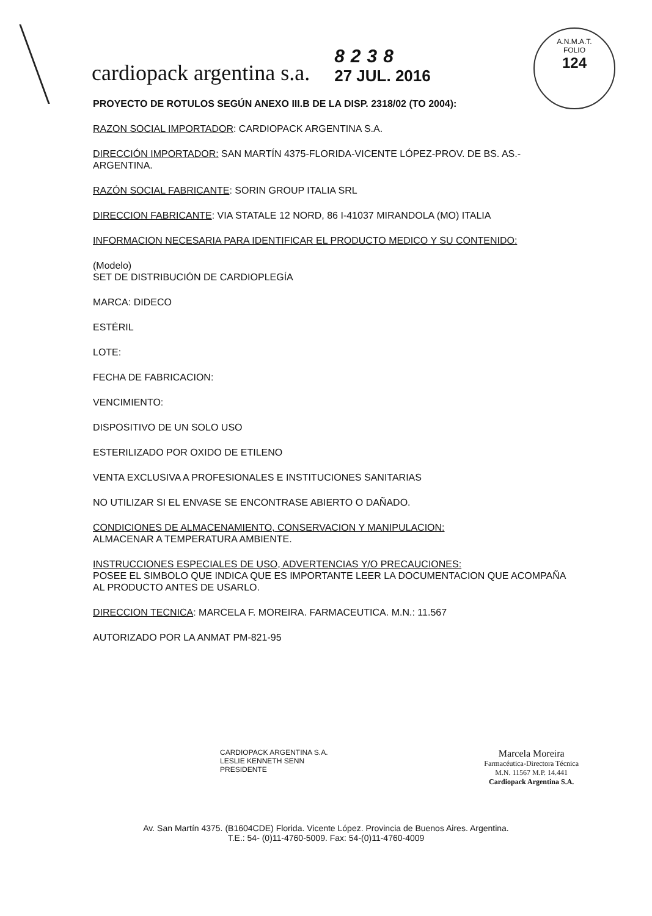A.N.M.A.T.
FOLIO
124
cardiopack argentina s.a.
8238
27 JUL. 2016
PROYECTO DE ROTULOS SEGÚN ANEXO III.B DE LA DISP. 2318/02 (TO 2004):
RAZON SOCIAL IMPORTADOR: CARDIOPACK ARGENTINA S.A.
DIRECCIÓN IMPORTADOR: SAN MARTÍN 4375-FLORIDA-VICENTE LÓPEZ-PROV. DE BS. AS.-ARGENTINA.
RAZÓN SOCIAL FABRICANTE: SORIN GROUP ITALIA SRL
DIRECCION FABRICANTE: VIA STATALE 12 NORD, 86 I-41037 MIRANDOLA (MO) ITALIA
INFORMACION NECESARIA PARA IDENTIFICAR EL PRODUCTO MEDICO Y SU CONTENIDO:
(Modelo)
SET DE DISTRIBUCIÓN DE CARDIOPLEGÍA
MARCA: DIDECO
ESTÉRIL
LOTE:
FECHA DE FABRICACION:
VENCIMIENTO:
DISPOSITIVO DE UN SOLO USO
ESTERILIZADO POR OXIDO DE ETILENO
VENTA EXCLUSIVA A PROFESIONALES E INSTITUCIONES SANITARIAS
NO UTILIZAR SI EL ENVASE SE ENCONTRASE ABIERTO O DAÑADO.
CONDICIONES DE ALMACENAMIENTO, CONSERVACION Y MANIPULACION:
ALMACENAR A TEMPERATURA AMBIENTE.
INSTRUCCIONES ESPECIALES DE USO, ADVERTENCIAS Y/O PRECAUCIONES:
POSEE EL SIMBOLO QUE INDICA QUE ES IMPORTANTE LEER LA DOCUMENTACION QUE ACOMPAÑA AL PRODUCTO ANTES DE USARLO.
DIRECCION TECNICA: MARCELA F. MOREIRA. FARMACEUTICA. M.N.: 11.567
AUTORIZADO POR LA ANMAT PM-821-95
CARDIOPACK ARGENTINA S.A.
LESLIE KENNETH SENN
PRESIDENTE
Marcela Moreira
Farmacéutica-Directora Técnica
M.N. 11567 M.P. 14.441
Cardiopack Argentina S.A.
Av. San Martín 4375. (B1604CDE) Florida. Vicente López. Provincia de Buenos Aires. Argentina.
T.E.: 54- (0)11-4760-5009. Fax: 54-(0)11-4760-4009